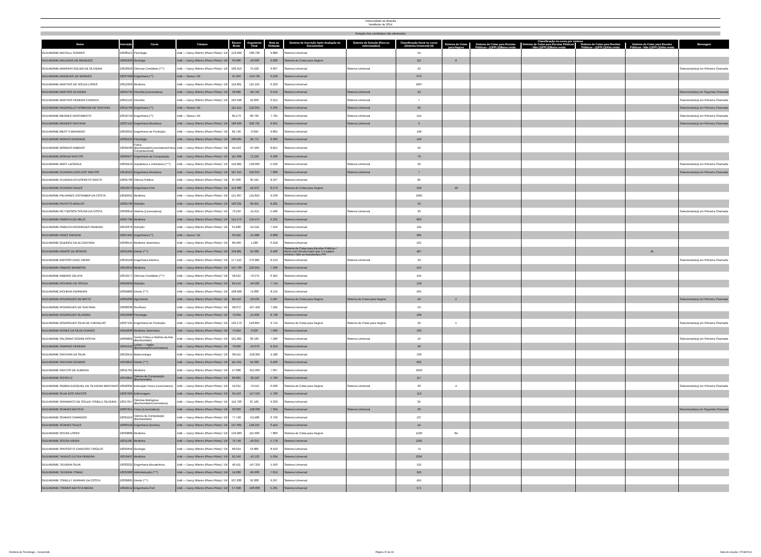Universidade de Brasília
Vestibular de 2014
Relação dos candidatos não eliminados
| Nome | Inscrição | Curso | Campus | Escore Bruto | Argumento Final | Nota na Redação | Sistema de Inscrição Após Avaliação de Documentos | Sistema de Seleção (Para os selecionados) | Classificação Geral no curso (Sistema Universal) (4) | Classificação no curso por sistema | | | | | Mensagem |
| --- | --- | --- | --- | --- | --- | --- | --- | --- | --- | --- | --- | --- | --- | --- | --- |
| | | | | | | | | | | Sistema de Cotas para Negros | Sistema de Cotas para Escolas Públicas - (1)PPI (2)Baixa renda | Sistema de Cotas para Escolas Públicas - Não (1)PPI (2)Baixa renda | Sistema de Cotas para Escolas Públicas - (1)PPI (3)Alta renda | Sistema de Cotas para Escolas Públicas - Não (1)PPI (3)Alta renda | |
| GUILHERME MAITELLI SOARES | 10008115 | Psicologia | UnB — Darcy Ribeiro (Plano Piloto) / DF | 123.999 | 108.730 | 9.889 | Sistema Universal | | 54 | | | | | | |
| GUILHERME MALVEIRA DE MENEZES | 10005963 | Geologia | UnB — Darcy Ribeiro (Plano Piloto) / DF | 63.980 | -43.660 | 9.000 | Sistema de Cotas para Negros | | 111 | 8 | | | | | |
| GUILHERME MARINHO EGLEM DE OLIVEIRA | 10020929 | Ciências Contábeis (***) | UnB — Darcy Ribeiro (Plano Piloto) / DF | 106.313 | 75.520 | 9.667 | Sistema Universal | Sistema Universal | 43 | | | | | | Selecionado(a) em Primeira Chamada |
| GUILHERME MARQUES DE MORAES | 10037998 | Engenharia (**) | UnB — Gama / DF | 31.356 | -159.765 | 6.250 | Sistema Universal | | 673 | | | | | | |
| GUILHERME MARTINS DE SOUZA LOPES | 10012956 | Medicina | UnB — Darcy Ribeiro (Plano Piloto) / DF | 119.831 | 125.195 | 6.263 | Sistema Universal | | 1067 | | | | | | |
| GUILHERME MARTINS OLIVEIRA | 10024795 | Filosofia (Licenciatura) | UnB — Darcy Ribeiro (Plano Piloto) / DF | 58.980 | -84.740 | 6.524 | Sistema Universal | Sistema Universal | 43 | | | | | | Selecionado(a) em Segunda Chamada |
| GUILHERME MARTINS PEREIRA CHIANCA | 10052125 | Filosofia | UnB — Darcy Ribeiro (Plano Piloto) / DF | 102.648 | 44.820 | 6.912 | Sistema Universal | Sistema Universal | 7 | | | | | | Selecionado(a) em Primeira Chamada |
| GUILHERME MAZARELLO NOBREGA DE SANTANA | 10014766 | Engenharia (**) | UnB — Gama / DF | 115.414 | 132.055 | 6.269 | Sistema Universal | Sistema Universal | 99 | | | | | | Selecionado(a) em Primeira Chamada |
| GUILHERME MENDES NASCIMENTO | 10010743 | Engenharia (**) | UnB — Gama / DF | 85.273 | 60.795 | 7.765 | Sistema Universal | Sistema Universal | 214 | | | | | | Selecionado(a) em Primeira Chamada |
| GUILHERME MENDES SANTANA | 10037142 | Engenharia Mecânica | UnB — Darcy Ribeiro (Plano Piloto) / DF | 186.666 | 328.735 | 9.655 | Sistema Universal | Sistema Universal | 6 | | | | | | Selecionado(a) em Primeira Chamada |
| GUILHERME MEOTTI BRANDAO | 10050622 | Engenharia de Produção | UnB — Darcy Ribeiro (Plano Piloto) / DF | 82.746 | -0.045 | 9.862 | Sistema Universal | | 148 | | | | | | |
| GUILHERME MORAIS ANDRADE | 10035226 | Psicologia | UnB — Darcy Ribeiro (Plano Piloto) / DF | 100.665 | 28.775 | 8.366 | Sistema Universal | | 149 | | | | | | |
| GUILHERME MORENO RIBEIRO | 10034560 | Física (Bacharelado/Licenciatura/Física Computacional) | UnB — Darcy Ribeiro (Plano Piloto) / DF | 44.413 | -97.405 | 8.815 | Sistema Universal | | 92 | | | | | | |
| GUILHERME MORUM SANTOS | 10006437 | Engenharia da Computação | UnB — Darcy Ribeiro (Plano Piloto) / DF | 111.998 | 72.220 | 9.200 | Sistema Universal | | 78 | | | | | | |
| GUILHERME NERY LACERDA | 10050413 | Arquitetura e Urbanismo (***) | UnB — Darcy Ribeiro (Plano Piloto) / DF | 134.982 | 128.060 | 5.593 | Sistema Universal | Sistema Universal | 49 | | | | | | Selecionado(a) em Primeira Chamada |
| GUILHERME OLIVEIRA DIAS DOS SANTOS | 10018152 | Engenharia Mecânica | UnB — Darcy Ribeiro (Plano Piloto) / DF | 187.415 | 319.610 | 7.000 | Sistema Universal | Sistema Universal | 7 | | | | | | Selecionado(a) em Primeira Chamada |
| GUILHERME OLIVEIRA DO ESPIRITO SANTO | 10002700 | Ciência Política | UnB — Darcy Ribeiro (Plano Piloto) / DF | 87.306 | 35.545 | 8.297 | Sistema Universal | | 85 | | | | | | |
| GUILHERME OLIVEIRA SALES | 10013973 | Engenharia Civil | UnB — Darcy Ribeiro (Plano Piloto) / DF | 113.980 | 44.970 | 8.273 | Sistema de Cotas para Negros | | 318 | 18 | | | | | |
| GUILHERME PALHARES ZSCHABER DA COSTA | 10040261 | Medicina | UnB — Darcy Ribeiro (Plano Piloto) / DF | 121.997 | 125.825 | 9.533 | Sistema Universal | | 1062 | | | | | | |
| GUILHERME PEIXOTO ARAUJO | 10002796 | Nutrição | UnB — Darcy Ribeiro (Plano Piloto) / DF | 100.331 | 39.455 | 8.281 | Sistema Universal | | 43 | | | | | | |
| GUILHERME PETTERSON SOUSA DA COSTA | 10036814 | História (Licenciatura) | UnB — Darcy Ribeiro (Plano Piloto) / DF | 79.256 | -11.915 | 5.400 | Sistema Universal | Sistema Universal | 33 | | | | | | Selecionado(a) em Primeira Chamada |
| GUILHERME PIMENTA DE MELO | 10047784 | Medicina | UnB — Darcy Ribeiro (Plano Piloto) / DF | 141.273 | 159.475 | 6.231 | Sistema Universal | | 863 | | | | | | |
| GUILHERME PIMENTA RODRIGUES PEREIRA | 10016376 | Nutrição | UnB — Darcy Ribeiro (Plano Piloto) / DF | 61.830 | -52.545 | 7.556 | Sistema Universal | | 134 | | | | | | |
| GUILHERME PIRES SARAIVA | 10027401 | Engenharia (**) | UnB — Gama / DF | 69.582 | -15.380 | 6.868 | Sistema Universal | | 385 | | | | | | |
| GUILHERME QUEIROZ DE ALCANTARA | 10036515 | Medicina Veterinária | UnB — Darcy Ribeiro (Plano Piloto) / DF | 86.499 | 1.280 | 6.318 | Sistema Universal | | 101 | | | | | | |
| GUILHERME RAMOS DE MORAIS | 10025495 | Direito (***) | UnB — Darcy Ribeiro (Plano Piloto) / DF | 109.881 | 92.930 | 9.400 | Sistema de Cotas para Escolas Públicas / Aluno com Renda maior que 1,5 salário mínimo / Não se Autodeclara PPI | | 487 | | | | | 45 | |
| GUILHERME RAPOSO DINIZ VIEIRA | 10029158 | Engenharia Elétrica | UnB — Darcy Ribeiro (Plano Piloto) / DF | 177.415 | 270.985 | 8.513 | Sistema Universal | Sistema Universal | 23 | | | | | | Selecionado(a) em Primeira Chamada |
| GUILHERME RIBEIRO BARBOSA | 10019610 | Medicina | UnB — Darcy Ribeiro (Plano Piloto) / DF | 155.706 | 220.955 | 7.500 | Sistema Universal | | 525 | | | | | | |
| GUILHERME RIBEIRO ZELAYA | 10013277 | Ciências Contábeis (***) | UnB — Darcy Ribeiro (Plano Piloto) / DF | 58.622 | -79.275 | 6.342 | Sistema Universal | | 245 | | | | | | |
| GUILHERME RICHARD DE SOUZA | 10043358 | Nutrição | UnB — Darcy Ribeiro (Plano Piloto) / DF | 84.214 | -49.500 | 7.744 | Sistema Universal | | 128 | | | | | | |
| GUILHERME RICHENA FERREIRA | 10004883 | Direito (***) | UnB — Darcy Ribeiro (Plano Piloto) / DF | 108.998 | 74.000 | 8.119 | Sistema Universal | | 565 | | | | | | |
| GUILHERME RODRIGUES DE BRITO | 10004608 | Agronomia | UnB — Darcy Ribeiro (Plano Piloto) / DF | 84.413 | -20.535 | 5.587 | Sistema de Cotas para Negros | Sistema de Cotas para Negros | 43 | 2 | | | | | Selecionado(a) em Primeira Chamada |
| GUILHERME RODRIGUES DE SANTANA | 10008636 | Geofísica | UnB — Darcy Ribeiro (Plano Piloto) / DF | 48.372 | -107.450 | 7.282 | Sistema Universal | | 53 | | | | | | |
| GUILHERME RODRIGUES OLIVEIRA | 10029688 | Psicologia | UnB — Darcy Ribeiro (Plano Piloto) / DF | 79.664 | -21.830 | 8.738 | Sistema Universal | | 238 | | | | | | |
| GUILHERME RODRIGUES SILVA DE CARVALHO | 10037162 | Engenharia de Produção | UnB — Darcy Ribeiro (Plano Piloto) / DF | 132.273 | 143.895 | 9.714 | Sistema de Cotas para Negros | Sistema de Cotas para Negros | 29 | 1 | | | | | Selecionado(a) em Primeira Chamada |
| GUILHERME RONES DA SILVA CHAVES | 10044836 | Medicina Veterinária | UnB — Darcy Ribeiro (Plano Piloto) / DF | 75.824 | 0.620 | 7.600 | Sistema Universal | | 103 | | | | | | |
| GUILHERME SALOMAO SODRE ROCHA | 10009801 | Teoria Crítica e História da Arte (Bacharelado) | UnB — Darcy Ribeiro (Plano Piloto) / DF | 101.082 | 60.135 | 7.286 | Sistema Universal | Sistema Universal | 16 | | | | | | Selecionado(a) em Primeira Chamada |
| GUILHERME SAMPAIO PEREIRA | 10045242 | Letras — Inglês (Bacharelado/Licenciatura) | UnB — Darcy Ribeiro (Plano Piloto) / DF | 78.490 | -10.070 | 8.319 | Sistema Universal | | 28 | | | | | | |
| GUILHERME SANTANA DA SILVA | 10010414 | Biotecnologia | UnB — Darcy Ribeiro (Plano Piloto) / DF | 38.415 | -158.395 | 4.180 | Sistema Universal | | 133 | | | | | | |
| GUILHERME SANTANA SOARES | 10018822 | Direito (***) | UnB — Darcy Ribeiro (Plano Piloto) / DF | 111.564 | 64.330 | 6.433 | Sistema Universal | | 602 | | | | | | |
| GUILHERME SANTOS DE ALMEIDA | 10011704 | Medicina | UnB — Darcy Ribeiro (Plano Piloto) / DF | 47.080 | -101.065 | 7.667 | Sistema Universal | | 2629 | | | | | | |
| GUILHERME SCHOLTZ | 10016841 | Ciência da Computação (Bacharelado) | UnB — Darcy Ribeiro (Plano Piloto) / DF | 86.081 | -33.110 | 5.789 | Sistema Universal | | 117 | | | | | | |
| GUILHERME SIEBRA EZEQUIEL DE OLIVEIRA MACHADO | 10040334 | Educação Física (Licenciatura) | UnB — Darcy Ribeiro (Plano Piloto) / DF | 54.315 | -79.525 | 6.500 | Sistema de Cotas para Negros | Sistema Universal | 33 | 4 | | | | | Selecionado(a) em Primeira Chamada |
| GUILHERME SILVA DOS SANTOS | 10037609 | Enfermagem | UnB — Darcy Ribeiro (Plano Piloto) / DF | 34.413 | -127.625 | 5.700 | Sistema Universal | | 113 | | | | | | |
| GUILHERME SIRIMARCO DE SOUZA TONELLI SILVEIRA | 10017657 | Ciências Biológicas (Bacharelado/Licenciatura) | UnB — Darcy Ribeiro (Plano Piloto) / DF | 119.790 | 87.165 | 9.333 | Sistema Universal | | 35 | | | | | | |
| GUILHERME SOARES BATISTA | 10007651 | Física (Licenciatura) | UnB — Darcy Ribeiro (Plano Piloto) / DF | 33.399 | -138.930 | 7.334 | Sistema Universal | Sistema Universal | 33 | | | | | | Selecionado(a) em Segunda Chamada |
| GUILHERME SOARES CAMARGO | 10031159 | Ciência da Computação (Bacharelado) | UnB — Darcy Ribeiro (Plano Piloto) / DF | 77.746 | -52.480 | 6.763 | Sistema Universal | | 137 | | | | | | |
| GUILHERME SOARES SALES | 10000149 | Engenharia Química | UnB — Darcy Ribeiro (Plano Piloto) / DF | 137.665 | 148.255 | 6.444 | Sistema Universal | | 44 | | | | | | |
| GUILHERME SOUSA LOPES | 10033808 | Medicina | UnB — Darcy Ribeiro (Plano Piloto) / DF | 129.983 | 115.690 | 7.803 | Sistema de Cotas para Negros | | 1109 | 84 | | | | | |
| GUILHERME SOUSA VIEIRA | 10011185 | Medicina | UnB — Darcy Ribeiro (Plano Piloto) / DF | 76.748 | -45.015 | 5.778 | Sistema Universal | | 2281 | | | | | | |
| GUILHERME SPESSOTO CARDOSO TRIGILIO | 10032656 | Geologia | UnB — Darcy Ribeiro (Plano Piloto) / DF | 86.024 | 16.805 | 8.543 | Sistema Universal | | 74 | | | | | | |
| GUILHERME TANNUS DUTRA PEREIRA | 10019497 | Medicina | UnB — Darcy Ribeiro (Plano Piloto) / DF | 82.246 | -16.120 | 5.934 | Sistema Universal | | 2056 | | | | | | |
| GUILHERME TEIXEIRA SILVA | 10033202 | Engenharia Mecatrônica | UnB — Darcy Ribeiro (Plano Piloto) / DF | 40.411 | -147.310 | 5.593 | Sistema Universal | | 192 | | | | | | |
| GUILHERME TEIXEIRA TOMAZ | 10032980 | Administração (***) | UnB — Darcy Ribeiro (Plano Piloto) / DF | 54.080 | -85.600 | 7.619 | Sistema Universal | | 326 | | | | | | |
| GUILHERME TORELLY FERRARI DA COSTA | 10039865 | Direito (***) | UnB — Darcy Ribeiro (Plano Piloto) / DF | 107.830 | 92.000 | 9.267 | Sistema Universal | | 491 | | | | | | |
| GUILHERME TORRES BATISTA MEIRA | 10049514 | Engenharia Civil | UnB — Darcy Ribeiro (Plano Piloto) / DF | 57.998 | -106.060 | 5.261 | Sistema Universal | | 571 | | | | | | |
Diretoria de Tecnologia - CespeUnB Página 22 de 32 Data de criação: 27/08/2014